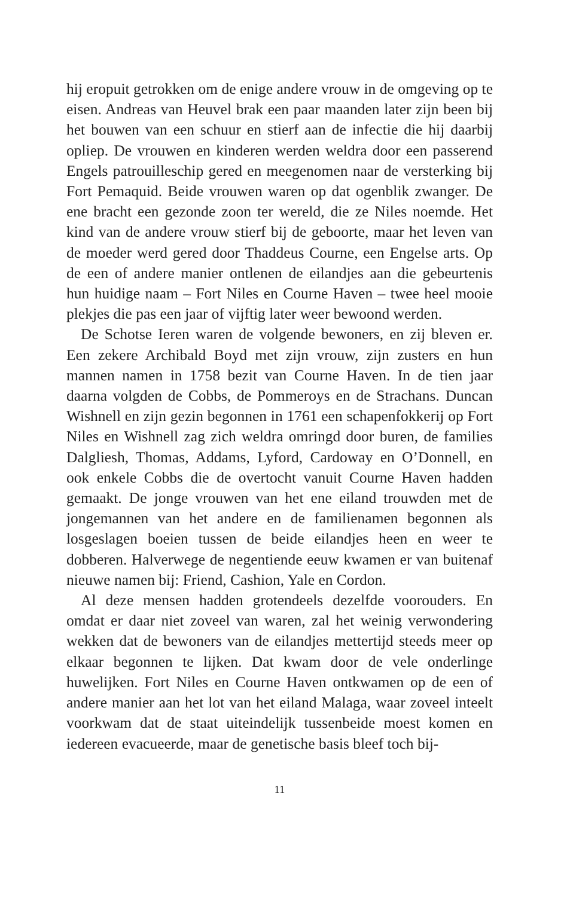hij eropuit getrokken om de enige andere vrouw in de omgeving op te eisen. Andreas van Heuvel brak een paar maanden later zijn been bij het bouwen van een schuur en stierf aan de infectie die hij daarbij opliep. De vrouwen en kinderen werden weldra door een passerend Engels patrouilleschip gered en meegenomen naar de versterking bij Fort Pemaquid. Beide vrouwen waren op dat ogenblik zwanger. De ene bracht een gezonde zoon ter wereld, die ze Niles noemde. Het kind van de andere vrouw stierf bij de geboorte, maar het leven van de moeder werd gered door Thaddeus Courne, een Engelse arts. Op de een of andere manier ontlenen de eilandjes aan die gebeurtenis hun huidige naam – Fort Niles en Courne Haven – twee heel mooie plekjes die pas een jaar of vijftig later weer bewoond werden.
De Schotse Ieren waren de volgende bewoners, en zij bleven er. Een zekere Archibald Boyd met zijn vrouw, zijn zusters en hun mannen namen in 1758 bezit van Courne Haven. In de tien jaar daarna volgden de Cobbs, de Pommeroys en de Strachans. Duncan Wishnell en zijn gezin begonnen in 1761 een schapenfokkerij op Fort Niles en Wishnell zag zich weldra omringd door buren, de families Dalgliesh, Thomas, Addams, Lyford, Cardoway en O’Donnell, en ook enkele Cobbs die de overtocht vanuit Courne Haven hadden gemaakt. De jonge vrouwen van het ene eiland trouwden met de jongemannen van het andere en de familienamen begonnen als losgeslagen boeien tussen de beide eilandjes heen en weer te dobberen. Halverwege de negentiende eeuw kwamen er van buitenaf nieuwe namen bij: Friend, Cashion, Yale en Cordon.
Al deze mensen hadden grotendeels dezelfde voorouders. En omdat er daar niet zoveel van waren, zal het weinig verwondering wekken dat de bewoners van de eilandjes mettertijd steeds meer op elkaar begonnen te lijken. Dat kwam door de vele onderlinge huwelijken. Fort Niles en Courne Haven ontkwamen op de een of andere manier aan het lot van het eiland Malaga, waar zoveel inteelt voorkwam dat de staat uiteindelijk tussenbeide moest komen en iedereen evacueerde, maar de genetische basis bleef toch bij-
11